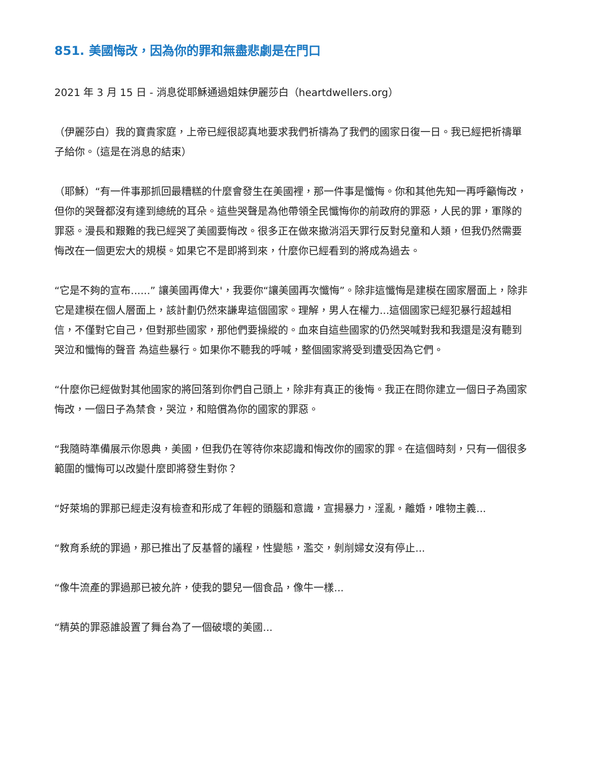851. 美國悔改，因為你的罪和無盡悲劇是在門口
2021 年 3 月 15 日 - 消息從耶穌通過姐妹伊麗莎白（heartdwellers.org）
（伊麗莎白）我的寶貴家庭，上帝已經很認真地要求我們祈禱為了我們的國家日復一日。我已經把祈禱單子給你。（這是在消息的結束）
（耶穌）“有一件事那抓回最糟糕的什麼會發生在美國裡，那一件事是懺悔。你和其他先知一再呼籲悔改，但你的哭聲都沒有達到總統的耳朵。這些哭聲是為他帶領全民懺悔你的前政府的罪惡，人民的罪，軍隊的罪惡。漫長和艱難的我已經哭了美國要悔改。很多正在做來撤消滔天罪行反對兒童和人類，但我仍然需要悔改在一個更宏大的規模。如果它不是即將到來，什麼你已經看到的將成為過去。
“它是不夠的宣布......” 讓美國再偉大'，我要你“讓美國再次懺悔”。除非這懺悔是建模在國家層面上，除非它是建模在個人層面上，該計劃仍然來謙卑這個國家。理解，男人在權力...這個國家已經犯暴行超越相信，不僅對它自己，但對那些國家，那他們要操縱的。血來自這些國家的仍然哭喊對我和我還是沒有聽到哭泣和懺悔的聲音 為這些暴行。如果你不聽我的呼喊，整個國家將受到遭受因為它們。
“什麼你已經做對其他國家的將回落到你們自己頭上，除非有真正的後悔。我正在問你建立一個日子為國家悔改，一個日子為禁食，哭泣，和賠償為你的國家的罪惡。
“我隨時準備展示你恩典，美國，但我仍在等待你來認識和悔改你的國家的罪。在這個時刻，只有一個很多範圍的懺悔可以改變什麼即將發生對你？
“好萊塢的罪那已經走沒有檢查和形成了年輕的頭腦和意識，宣揚暴力，淫亂，離婚，唯物主義...
“教育系統的罪過，那已推出了反基督的議程，性變態，濫交，剝削婦女沒有停止...
“像牛流產的罪過那已被允許，使我的嬰兒一個食品，像牛一樣...
“精英的罪惡誰設置了舞台為了一個破壞的美國...